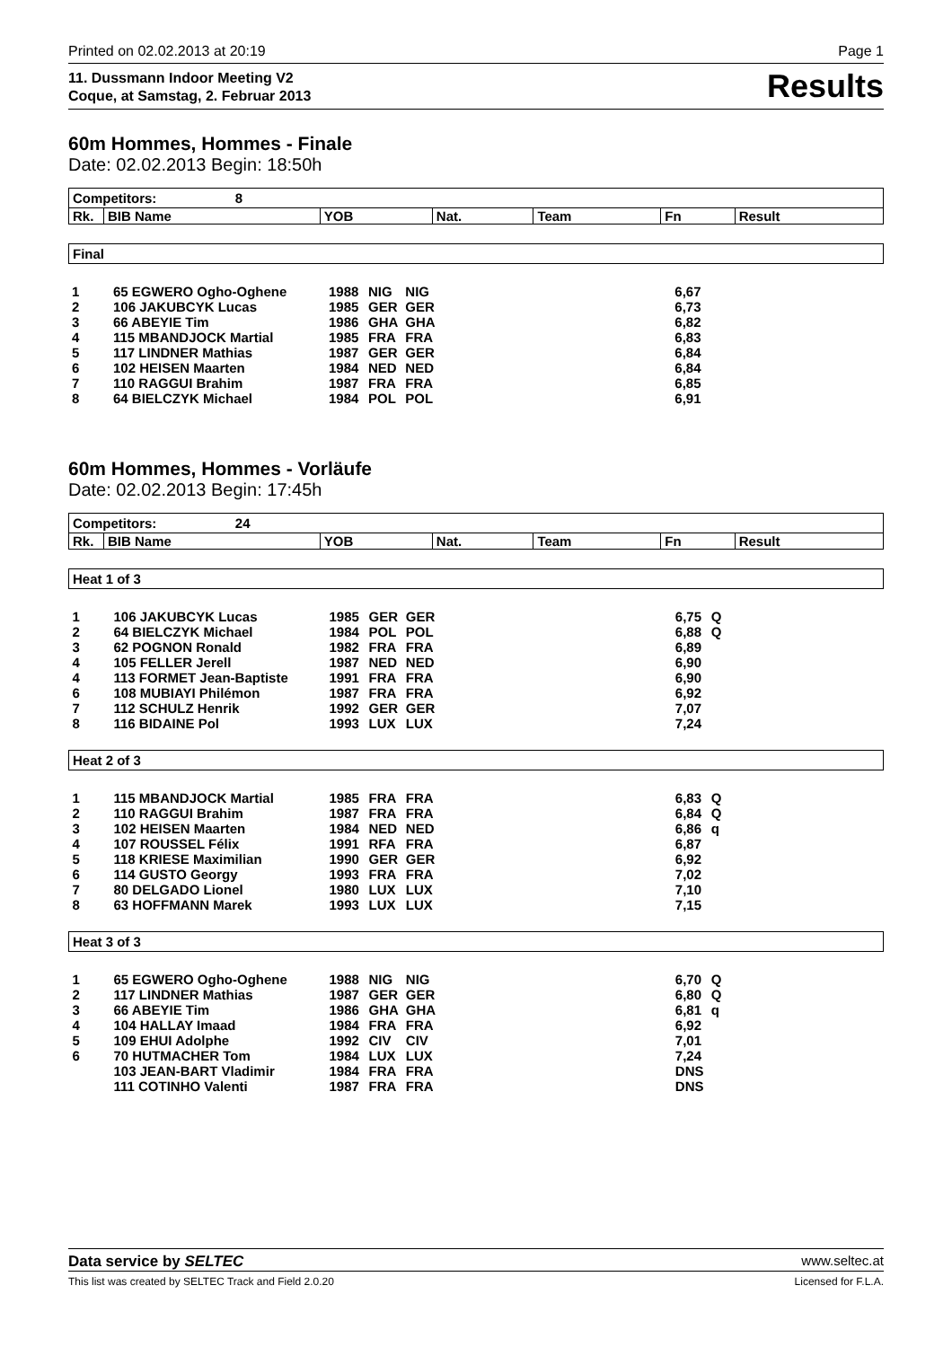Printed on 02.02.2013 at 20:19 Page 1
11. Dussmann Indoor Meeting V2
Coque, at Samstag, 2. Februar 2013
Results
60m Hommes, Hommes - Finale
Date: 02.02.2013 Begin: 18:50h
| Competitors: 8 | | | | | | |
| Rk. | BIB Name | YOB | Nat. | Team | Fn | Result |
| Final | | | | | | |
| 1 | 65 EGWERO Ogho-Oghene | 1988 | NIG | NIG | | 6,67 | |
| 2 | 106 JAKUBCYK Lucas | 1985 | GER | GER | | 6,73 | |
| 3 | 66 ABEYIE Tim | 1986 | GHA | GHA | | 6,82 | |
| 4 | 115 MBANDJOCK Martial | 1985 | FRA | FRA | | 6,83 | |
| 5 | 117 LINDNER Mathias | 1987 | GER | GER | | 6,84 | |
| 6 | 102 HEISEN Maarten | 1984 | NED | NED | | 6,84 | |
| 7 | 110 RAGGUI Brahim | 1987 | FRA | FRA | | 6,85 | |
| 8 | 64 BIELCZYK Michael | 1984 | POL | POL | | 6,91 | |
60m Hommes, Hommes - Vorläufe
Date: 02.02.2013 Begin: 17:45h
| Competitors: 24 | | | | | | |
| Rk. | BIB Name | YOB | Nat. | Team | Fn | Result |
| Heat 1 of 3 | | | | | | | |
| 1 | 106 JAKUBCYK Lucas | 1985 | GER | GER | | 6,75 | Q |
| 2 | 64 BIELCZYK Michael | 1984 | POL | POL | | 6,88 | Q |
| 3 | 62 POGNON Ronald | 1982 | FRA | FRA | | 6,89 | |
| 4 | 105 FELLER Jerell | 1987 | NED | NED | | 6,90 | |
| 4 | 113 FORMET Jean-Baptiste | 1991 | FRA | FRA | | 6,90 | |
| 6 | 108 MUBIAYI Philémon | 1987 | FRA | FRA | | 6,92 | |
| 7 | 112 SCHULZ Henrik | 1992 | GER | GER | | 7,07 | |
| 8 | 116 BIDAINE Pol | 1993 | LUX | LUX | | 7,24 | |
| Heat 2 of 3 | | | | | | | |
| 1 | 115 MBANDJOCK Martial | 1985 | FRA | FRA | | 6,83 | Q |
| 2 | 110 RAGGUI Brahim | 1987 | FRA | FRA | | 6,84 | Q |
| 3 | 102 HEISEN Maarten | 1984 | NED | NED | | 6,86 | q |
| 4 | 107 ROUSSEL Félix | 1991 | RFA | FRA | | 6,87 | |
| 5 | 118 KRIESE Maximilian | 1990 | GER | GER | | 6,92 | |
| 6 | 114 GUSTO Georgy | 1993 | FRA | FRA | | 7,02 | |
| 7 | 80 DELGADO Lionel | 1980 | LUX | LUX | | 7,10 | |
| 8 | 63 HOFFMANN Marek | 1993 | LUX | LUX | | 7,15 | |
| Heat 3 of 3 | | | | | | | |
| 1 | 65 EGWERO Ogho-Oghene | 1988 | NIG | NIG | | 6,70 | Q |
| 2 | 117 LINDNER Mathias | 1987 | GER | GER | | 6,80 | Q |
| 3 | 66 ABEYIE Tim | 1986 | GHA | GHA | | 6,81 | q |
| 4 | 104 HALLAY Imaad | 1984 | FRA | FRA | | 6,92 | |
| 5 | 109 EHUI Adolphe | 1992 | CIV | CIV | | 7,01 | |
| 6 | 70 HUTMACHER Tom | 1984 | LUX | LUX | | 7,24 | |
| | 103 JEAN-BART Vladimir | 1984 | FRA | FRA | | DNS | |
| | 111 COTINHO Valenti | 1987 | FRA | FRA | | DNS | |
Data service by SELTEC www.seltec.at
This list was created by SELTEC Track and Field 2.0.20 Licensed for F.L.A.